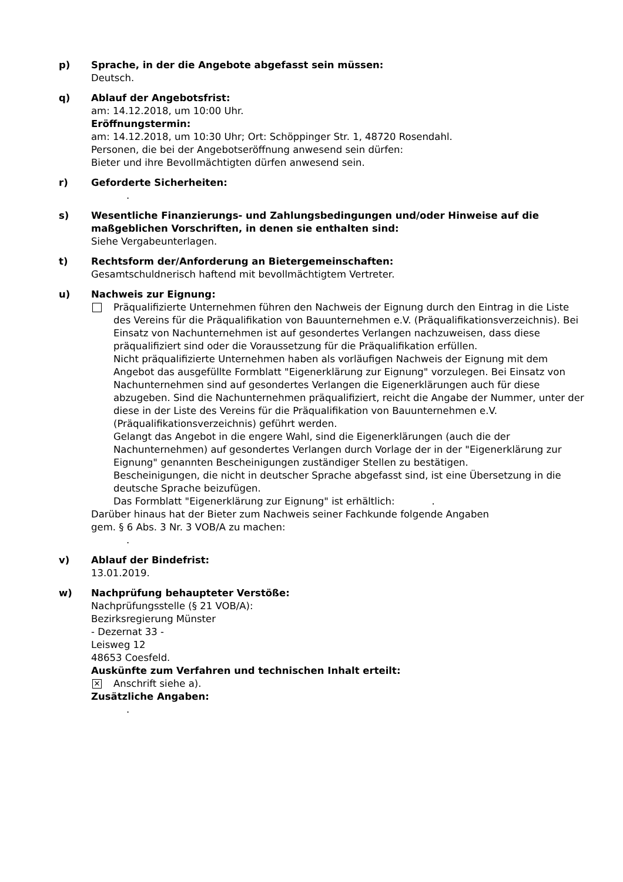p) Sprache, in der die Angebote abgefasst sein müssen:
Deutsch.
q) Ablauf der Angebotsfrist:
am: 14.12.2018, um 10:00 Uhr.
Eröffnungstermin:
am: 14.12.2018, um 10:30 Uhr; Ort: Schöppinger Str. 1, 48720 Rosendahl.
Personen, die bei der Angebotseröffnung anwesend sein dürfen:
Bieter und ihre Bevollmächtigten dürfen anwesend sein.
r) Geforderte Sicherheiten:
.
s) Wesentliche Finanzierungs- und Zahlungsbedingungen und/oder Hinweise auf die maßgeblichen Vorschriften, in denen sie enthalten sind:
Siehe Vergabeunterlagen.
t) Rechtsform der/Anforderung an Bietergemeinschaften:
Gesamtschuldnerisch haftend mit bevollmächtigtem Vertreter.
u) Nachweis zur Eignung:
Präqualifizierte Unternehmen führen den Nachweis der Eignung durch den Eintrag in die Liste des Vereins für die Präqualifikation von Bauunternehmen e.V. (Präqualifikationsverzeichnis). Bei Einsatz von Nachunternehmen ist auf gesondertes Verlangen nachzuweisen, dass diese präqualifiziert sind oder die Voraussetzung für die Präqualifikation erfüllen.
Nicht präqualifizierte Unternehmen haben als vorläufigen Nachweis der Eignung mit dem Angebot das ausgefüllte Formblatt "Eigenerklärung zur Eignung" vorzulegen. Bei Einsatz von Nachunternehmen sind auf gesondertes Verlangen die Eigenerklärungen auch für diese abzugeben. Sind die Nachunternehmen präqualifiziert, reicht die Angabe der Nummer, unter der diese in der Liste des Vereins für die Präqualifikation von Bauunternehmen e.V. (Präqualifikationsverzeichnis) geführt werden.
Gelangt das Angebot in die engere Wahl, sind die Eigenerklärungen (auch die der Nachunternehmen) auf gesondertes Verlangen durch Vorlage der in der "Eigenerklärung zur Eignung" genannten Bescheinigungen zuständiger Stellen zu bestätigen.
Bescheinigungen, die nicht in deutscher Sprache abgefasst sind, ist eine Übersetzung in die deutsche Sprache beizufügen.
Das Formblatt "Eigenerklärung zur Eignung" ist erhältlich: .
Darüber hinaus hat der Bieter zum Nachweis seiner Fachkunde folgende Angaben
gem. § 6 Abs. 3 Nr. 3 VOB/A zu machen:
.
v) Ablauf der Bindefrist:
13.01.2019.
w) Nachprüfung behaupteter Verstöße:
Nachprüfungsstelle (§ 21 VOB/A):
Bezirksregierung Münster
- Dezernat 33 -
Leisweg 12
48653 Coesfeld.
Auskünfte zum Verfahren und technischen Inhalt erteilt:
✕
Anschrift siehe a).
Zusätzliche Angaben:
.